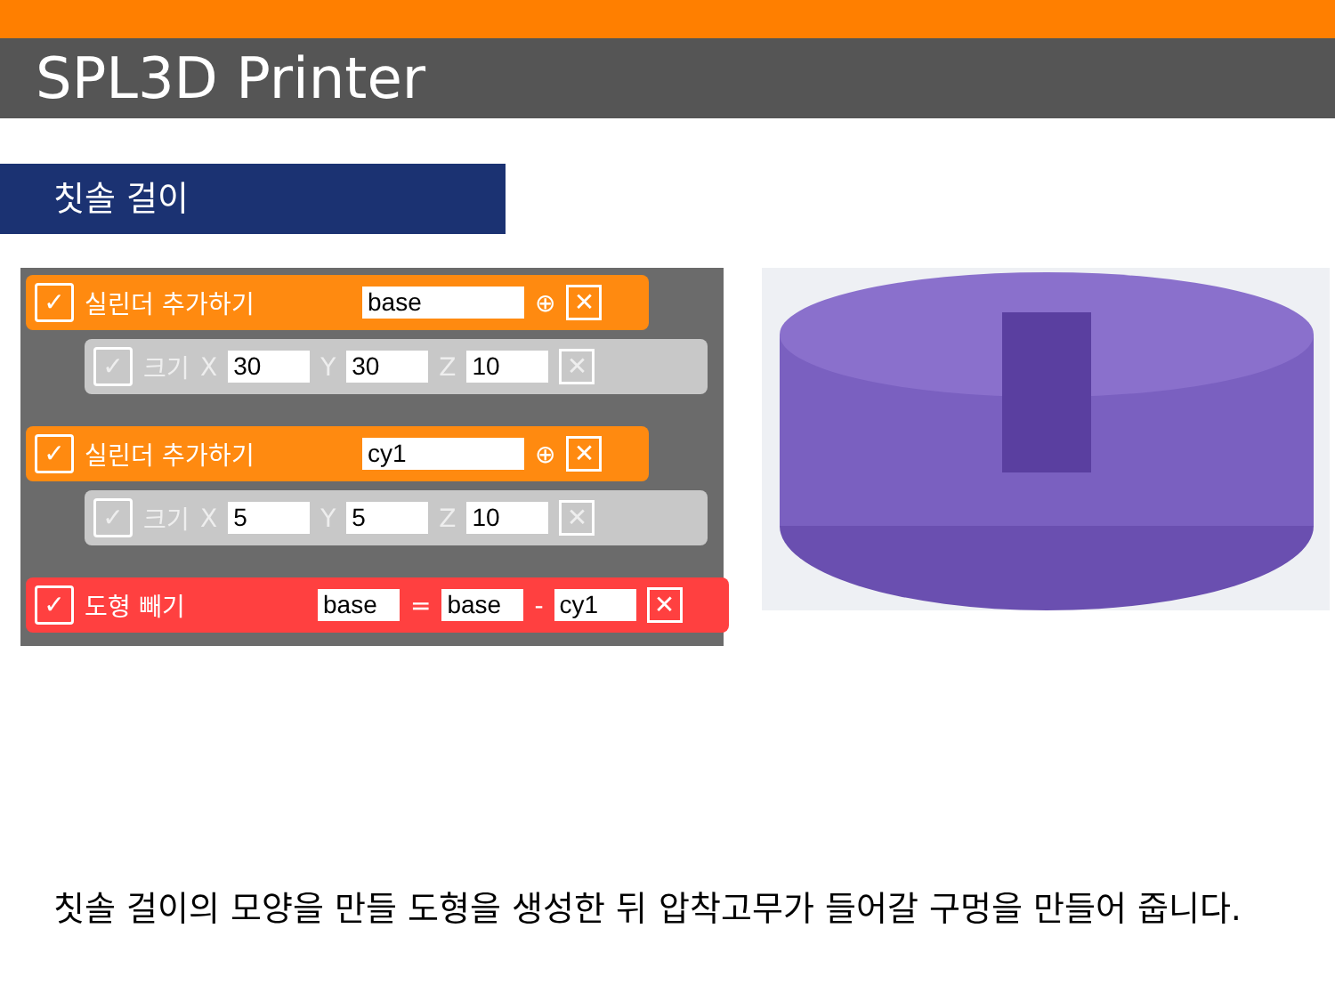SPL3D Printer
칫솔 걸이
✓ 실린더 추가하기 base ⊕ ✕
✓ 크기 X 30 Y 30 Z 10 ✕
✓ 실린더 추가하기 cy1 ⊕ ✕
✓ 크기 X 5 Y 5 Z 10 ✕
✓ 도형 빼기 base = base - cy1 ✕
칫솔 걸이의 모양을 만들 도형을 생성한 뒤 압착고무가 들어갈 구멍을 만들어 줍니다.